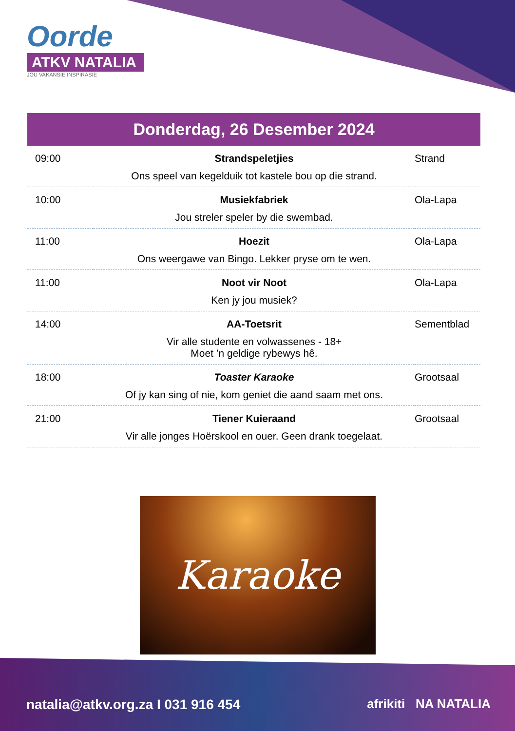Oorde
ATKV NATALIA
JOU VAKANSIE INSPIRASIE
Donderdag, 26 Desember 2024
| 09:00 | Strandspeletjies | Strand |
| | Ons speel van kegelduik tot kastele bou op die strand. | |
| 10:00 | Musiekfabriek | Ola-Lapa |
| | Jou streler speler by die swembad. | |
| 11:00 | Hoezit | Ola-Lapa |
| | Ons weergawe van Bingo. Lekker pryse om te wen. | |
| 11:00 | Noot vir Noot | Ola-Lapa |
| | Ken jy jou musiek? | |
| 14:00 | AA-Toetsrit | Sementblad |
| | Vir alle studente en volwassenes - 18+ Moet ’n geldige rybewys hê. | |
| 18:00 | Toaster Karaoke | Grootsaal |
| | Of jy kan sing of nie, kom geniet die aand saam met ons. | |
| 21:00 | Tiener Kuieraand | Grootsaal |
| | Vir alle jonges Hoërskool en ouer. Geen drank toegelaat. | |
Karaoke
natalia@atkv.org.za I 031 916 454
afrikiti NA NATALIA